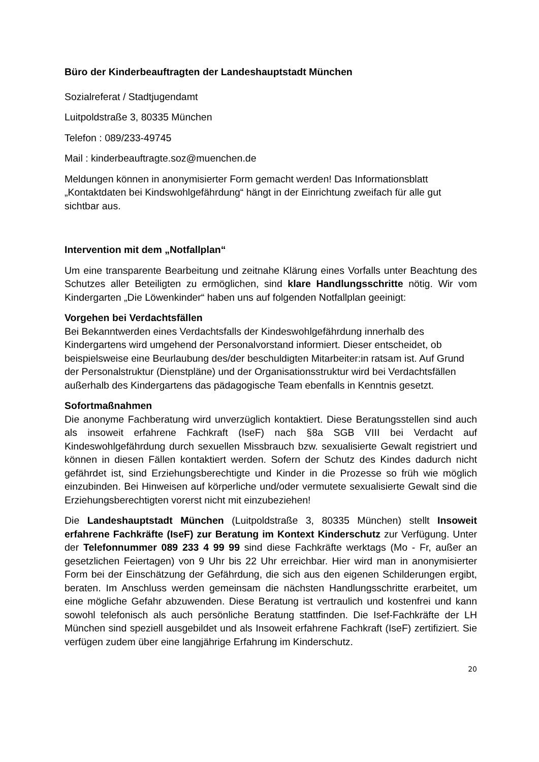Büro der Kinderbeauftragten der Landeshauptstadt München
Sozialreferat / Stadtjugendamt
Luitpoldstraße 3, 80335 München
Telefon : 089/233-49745
Mail : kinderbeauftragte.soz@muenchen.de
Meldungen können in anonymisierter Form gemacht werden! Das Informationsblatt „Kontaktdaten bei Kindswohlgefährdung“ hängt in der Einrichtung zweifach für alle gut sichtbar aus.
Intervention mit dem „Notfallplan“
Um eine transparente Bearbeitung und zeitnahe Klärung eines Vorfalls unter Beachtung des Schutzes aller Beteiligten zu ermöglichen, sind klare Handlungsschritte nötig. Wir vom Kindergarten „Die Löwenkinder“ haben uns auf folgenden Notfallplan geeinigt:
Vorgehen bei Verdachtsfällen
Bei Bekanntwerden eines Verdachtsfalls der Kindeswohlgefährdung innerhalb des Kindergartens wird umgehend der Personalvorstand informiert. Dieser entscheidet, ob beispielsweise eine Beurlaubung des/der beschuldigten Mitarbeiter:in ratsam ist. Auf Grund der Personalstruktur (Dienstpläne) und der Organisationsstruktur wird bei Verdachtsfällen außerhalb des Kindergartens das pädagogische Team ebenfalls in Kenntnis gesetzt.
Sofortmaßnahmen
Die anonyme Fachberatung wird unverzüglich kontaktiert. Diese Beratungsstellen sind auch als insoweit erfahrene Fachkraft (IseF) nach §8a SGB VIII bei Verdacht auf Kindeswohlgefährdung durch sexuellen Missbrauch bzw. sexualisierte Gewalt registriert und können in diesen Fällen kontaktiert werden. Sofern der Schutz des Kindes dadurch nicht gefährdet ist, sind Erziehungsberechtigte und Kinder in die Prozesse so früh wie möglich einzubinden. Bei Hinweisen auf körperliche und/oder vermutete sexualisierte Gewalt sind die Erziehungsberechtigten vorerst nicht mit einzubeziehen!
Die Landeshauptstadt München (Luitpoldstraße 3, 80335 München) stellt Insoweit erfahrene Fachkräfte (IseF) zur Beratung im Kontext Kinderschutz zur Verfügung. Unter der Telefonnummer 089 233 4 99 99 sind diese Fachkräfte werktags (Mo - Fr, außer an gesetzlichen Feiertagen) von 9 Uhr bis 22 Uhr erreichbar. Hier wird man in anonymisierter Form bei der Einschätzung der Gefährdung, die sich aus den eigenen Schilderungen ergibt, beraten. Im Anschluss werden gemeinsam die nächsten Handlungsschritte erarbeitet, um eine mögliche Gefahr abzuwenden. Diese Beratung ist vertraulich und kostenfrei und kann sowohl telefonisch als auch persönliche Beratung stattfinden. Die Isef-Fachkräfte der LH München sind speziell ausgebildet und als Insoweit erfahrene Fachkraft (IseF) zertifiziert. Sie verfügen zudem über eine langjährige Erfahrung im Kinderschutz.
20